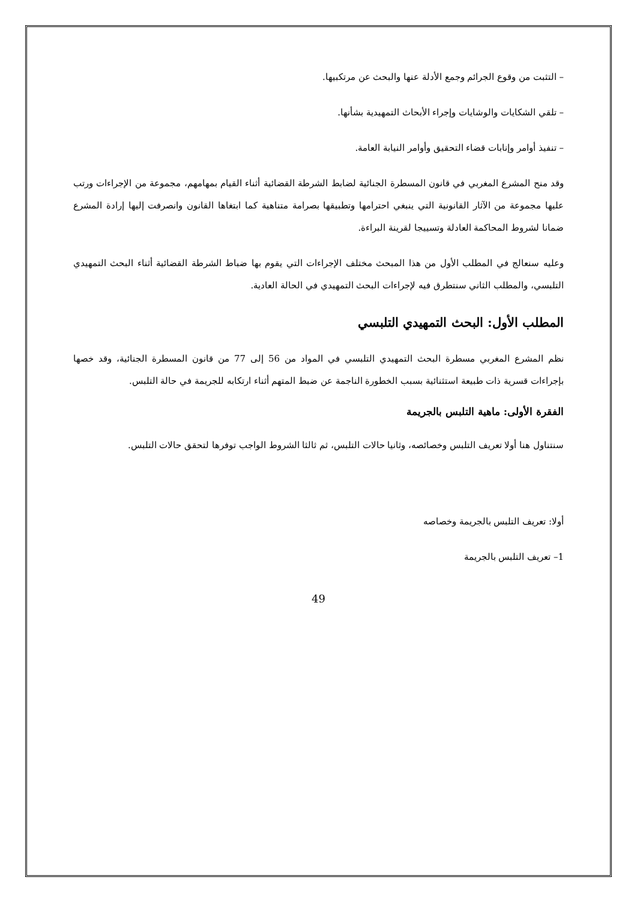– التثبت من وقوع الجرائم وجمع الأدلة عنها والبحث عن مرتكبيها.
– تلقي الشكايات والوشايات وإجراء الأبحاث التمهيدية بشأنها.
– تنفيذ أوامر وإنابات قضاء التحقيق وأوامر النيابة العامة.
وقد منح المشرع المغربي في قانون المسطرة الجنائية لضابط الشرطة القضائية أثناء القيام بمهامهم، مجموعة من الإجراءات ورتب عليها مجموعة من الآثار القانونية التي ينبغي احترامها وتطبيقها بصرامة متناهية كما ابتغاها القانون وانصرفت إليها إرادة المشرع ضمانا لشروط المحاكمة العادلة وتسييجا لقرينة البراءة.
وعليه سنعالج في المطلب الأول من هذا المبحث مختلف الإجراءات التي يقوم بها ضباط الشرطة القضائية أثناء البحث التمهيدي التلبسي، والمطلب الثاني سنتطرق فيه لإجراءات البحث التمهيدي في الحالة العادية.
المطلب الأول: البحث التمهيدي التلبسي
نظم المشرع المغربي مسطرة البحث التمهيدي التلبسي في المواد من 56 إلى 77 من قانون المسطرة الجنائية، وقد خصها بإجراءات قسرية ذات طبيعة استثنائية بسبب الخطورة الناجمة عن ضبط المتهم أثناء ارتكابه للجريمة في حالة التلبس.
الفقرة الأولى: ماهية التلبس بالجريمة
سنتناول هنا أولا تعريف التلبس وخصائصه، وثانيا حالات التلبس، ثم ثالثا الشروط الواجب توفرها لتحقق حالات التلبس.
أولا: تعريف التلبس بالجريمة وخصاصه
1– تعريف التلبس بالجريمة
49